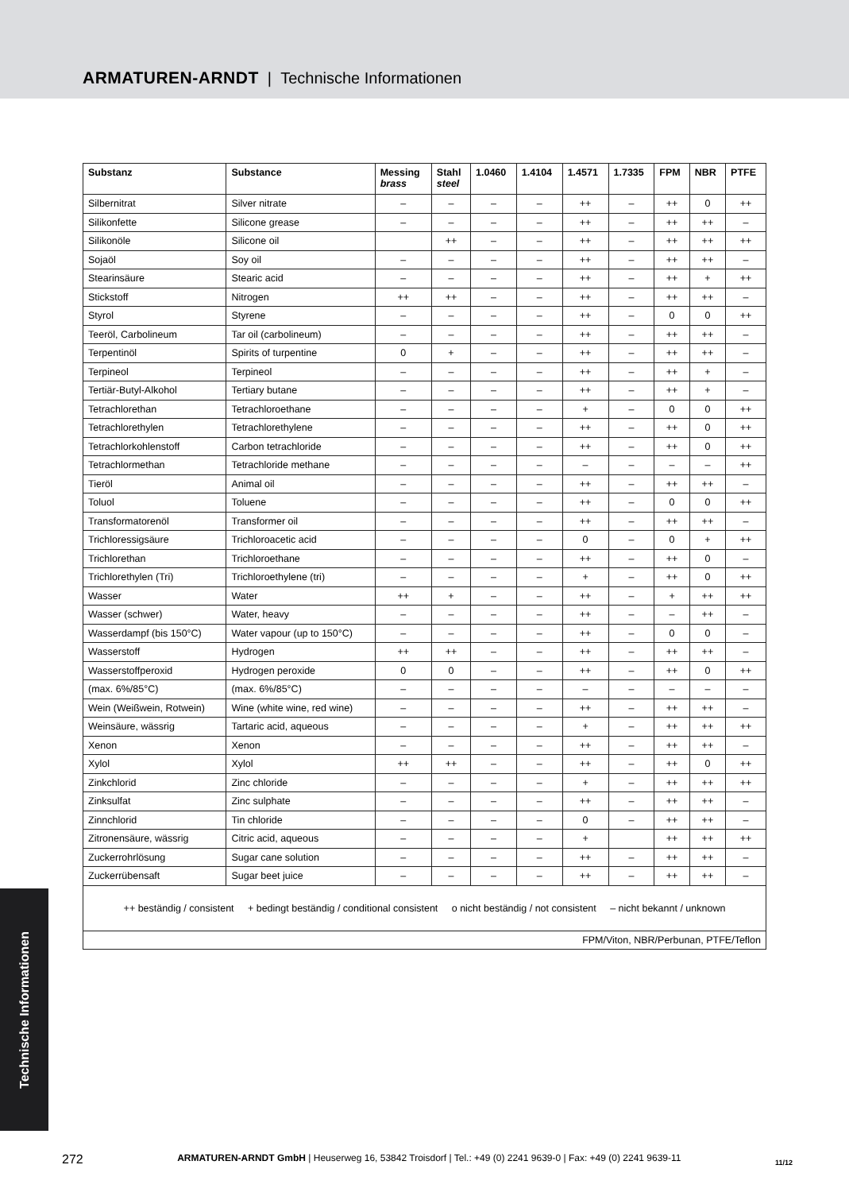ARMATUREN-ARNDT | Technische Informationen
| Substanz | Substance | Messing brass | Stahl steel | 1.0460 | 1.4104 | 1.4571 | 1.7335 | FPM | NBR | PTFE |
| --- | --- | --- | --- | --- | --- | --- | --- | --- | --- | --- |
| Silbernitrat | Silver nitrate | – | – | – | – | ++ | – | ++ | 0 | ++ |
| Silikonfette | Silicone grease | – | – | – | – | ++ | – | ++ | ++ | – |
| Silikonöle | Silicone oil | | ++ | – | – | ++ | – | ++ | ++ | ++ |
| Sojaöl | Soy oil | – | – | – | – | ++ | – | ++ | ++ | – |
| Stearinsäure | Stearic acid | – | – | – | – | ++ | – | ++ | + | ++ |
| Stickstoff | Nitrogen | ++ | ++ | – | – | ++ | – | ++ | ++ | – |
| Styrol | Styrene | – | – | – | – | ++ | – | 0 | 0 | ++ |
| Teeröl, Carbolineum | Tar oil (carbolineum) | – | – | – | – | ++ | – | ++ | ++ | – |
| Terpentinöl | Spirits of turpentine | 0 | + | – | – | ++ | – | ++ | ++ | – |
| Terpineol | Terpineol | – | – | – | – | ++ | – | ++ | + | – |
| Tertiär-Butyl-Alkohol | Tertiary butane | – | – | – | – | ++ | – | ++ | + | – |
| Tetrachlorethan | Tetrachloroethane | – | – | – | – | + | – | 0 | 0 | ++ |
| Tetrachlorethylen | Tetrachlorethylene | – | – | – | – | ++ | – | ++ | 0 | ++ |
| Tetrachlorkohlenstoff | Carbon tetrachloride | – | – | – | – | ++ | – | ++ | 0 | ++ |
| Tetrachlormethan | Tetrachloride methane | – | – | – | – | – | – | – | – | ++ |
| Tieröl | Animal oil | – | – | – | – | ++ | – | ++ | ++ | – |
| Toluol | Toluene | – | – | – | – | ++ | – | 0 | 0 | ++ |
| Transformatorenöl | Transformer oil | – | – | – | – | ++ | – | ++ | ++ | – |
| Trichloressigsäure | Trichloroacetic acid | – | – | – | – | 0 | – | 0 | + | ++ |
| Trichlorethan | Trichloroethane | – | – | – | – | ++ | – | ++ | 0 | – |
| Trichlorethylen (Tri) | Trichloroethylene (tri) | – | – | – | – | + | – | ++ | 0 | ++ |
| Wasser | Water | ++ | + | – | – | ++ | – | + | ++ | ++ |
| Wasser (schwer) | Water, heavy | – | – | – | – | ++ | – | – | ++ | – |
| Wasserdampf (bis 150°C) | Water vapour (up to 150°C) | – | – | – | – | ++ | – | 0 | 0 | – |
| Wasserstoff | Hydrogen | ++ | ++ | – | – | ++ | – | ++ | ++ | – |
| Wasserstoffperoxid | Hydrogen peroxide | 0 | 0 | – | – | ++ | – | ++ | 0 | ++ |
| (max. 6%/85°C) | (max. 6%/85°C) | – | – | – | – | – | – | – | – | – |
| Wein (Weißwein, Rotwein) | Wine (white wine, red wine) | – | – | – | – | ++ | – | ++ | ++ | – |
| Weinsäure, wässrig | Tartaric acid, aqueous | – | – | – | – | + | – | ++ | ++ | ++ |
| Xenon | Xenon | – | – | – | – | ++ | – | ++ | ++ | – |
| Xylol | Xylol | ++ | ++ | – | – | ++ | – | ++ | 0 | ++ |
| Zinkchlorid | Zinc chloride | – | – | – | – | + | – | ++ | ++ | ++ |
| Zinksulfat | Zinc sulphate | – | – | – | – | ++ | – | ++ | ++ | – |
| Zinnchlorid | Tin chloride | – | – | – | – | 0 | – | ++ | ++ | – |
| Zitronensäure, wässrig | Citric acid, aqueous | – | – | – | – | + | | ++ | ++ | ++ |
| Zuckerrohrlösung | Sugar cane solution | – | – | – | – | ++ | – | ++ | ++ | – |
| Zuckerrübensaft | Sugar beet juice | – | – | – | – | ++ | – | ++ | ++ | – |
| ++ beständig / consistent + bedingt beständig / conditional consistent o nicht beständig / not consistent – nicht bekannt / unknown | | | | | | | | | | |
| FPM/Viton, NBR/Perbunan, PTFE/Teflon | | | | | | | | | | |
Technische Informationen
272 ARMATUREN-ARNDT GmbH | Heuserweg 16, 53842 Troisdorf | Tel.: +49 (0) 2241 9639-0 | Fax: +49 (0) 2241 9639-11 11/12